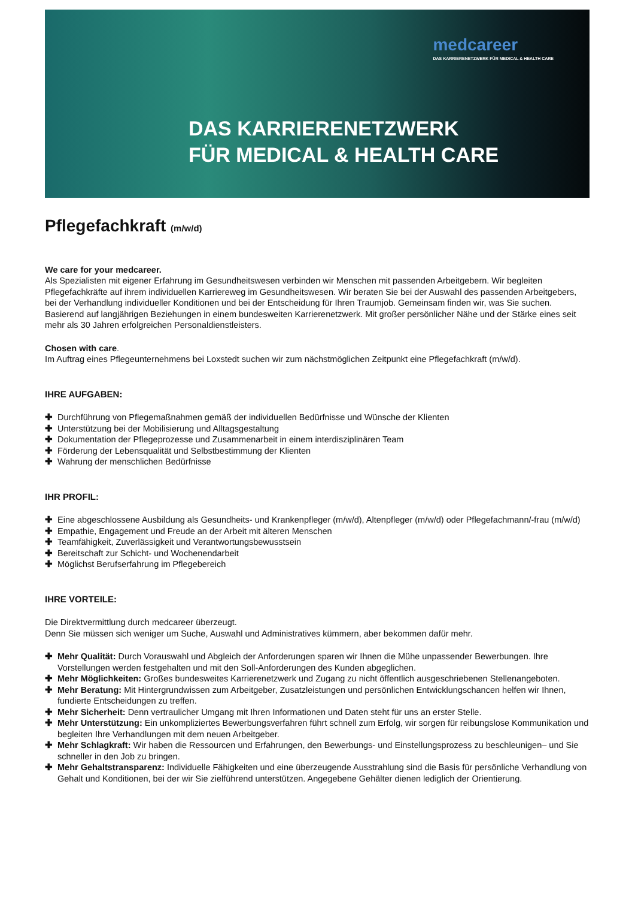medcareer
DAS KARRIERENETZWERK FÜR MEDICAL & HEALTH CARE
DAS KARRIERENETZWERK
FÜR MEDICAL & HEALTH CARE
Pflegefachkraft (m/w/d)
We care for your medcareer.
Als Spezialisten mit eigener Erfahrung im Gesundheitswesen verbinden wir Menschen mit passenden Arbeitgebern. Wir begleiten Pflegefachkräfte auf ihrem individuellen Karriereweg im Gesundheitswesen. Wir beraten Sie bei der Auswahl des passenden Arbeitgebers, bei der Verhandlung individueller Konditionen und bei der Entscheidung für Ihren Traumjob. Gemeinsam finden wir, was Sie suchen. Basierend auf langjährigen Beziehungen in einem bundesweiten Karrierenetzwerk. Mit großer persönlicher Nähe und der Stärke eines seit mehr als 30 Jahren erfolgreichen Personaldienstleisters.
Chosen with care.
Im Auftrag eines Pflegeunternehmens bei Loxstedt suchen wir zum nächstmöglichen Zeitpunkt eine Pflegefachkraft (m/w/d).
IHRE AUFGABEN:
✚ Durchführung von Pflegemaßnahmen gemäß der individuellen Bedürfnisse und Wünsche der Klienten
✚ Unterstützung bei der Mobilisierung und Alltagsgestaltung
✚ Dokumentation der Pflegeprozesse und Zusammenarbeit in einem interdisziplinären Team
✚ Förderung der Lebensqualität und Selbstbestimmung der Klienten
✚ Wahrung der menschlichen Bedürfnisse
IHR PROFIL:
✚ Eine abgeschlossene Ausbildung als Gesundheits- und Krankenpfleger (m/w/d), Altenpfleger (m/w/d) oder Pflegefachmann/-frau (m/w/d)
✚ Empathie, Engagement und Freude an der Arbeit mit älteren Menschen
✚ Teamfähigkeit, Zuverlässigkeit und Verantwortungsbewusstsein
✚ Bereitschaft zur Schicht- und Wochenendarbeit
✚ Möglichst Berufserfahrung im Pflegebereich
IHRE VORTEILE:
Die Direktvermittlung durch medcareer überzeugt.
Denn Sie müssen sich weniger um Suche, Auswahl und Administratives kümmern, aber bekommen dafür mehr.
✚ Mehr Qualität: Durch Vorauswahl und Abgleich der Anforderungen sparen wir Ihnen die Mühe unpassender Bewerbungen. Ihre Vorstellungen werden festgehalten und mit den Soll-Anforderungen des Kunden abgeglichen.
✚ Mehr Möglichkeiten: Großes bundesweites Karrierenetzwerk und Zugang zu nicht öffentlich ausgeschriebenen Stellenangeboten.
✚ Mehr Beratung: Mit Hintergrundwissen zum Arbeitgeber, Zusatzleistungen und persönlichen Entwicklungschancen helfen wir Ihnen, fundierte Entscheidungen zu treffen.
✚ Mehr Sicherheit: Denn vertraulicher Umgang mit Ihren Informationen und Daten steht für uns an erster Stelle.
✚ Mehr Unterstützung: Ein unkompliziertes Bewerbungsverfahren führt schnell zum Erfolg, wir sorgen für reibungslose Kommunikation und begleiten Ihre Verhandlungen mit dem neuen Arbeitgeber.
✚ Mehr Schlagkraft: Wir haben die Ressourcen und Erfahrungen, den Bewerbungs- und Einstellungsprozess zu beschleunigen– und Sie schneller in den Job zu bringen.
✚ Mehr Gehaltstransparenz: Individuelle Fähigkeiten und eine überzeugende Ausstrahlung sind die Basis für persönliche Verhandlung von Gehalt und Konditionen, bei der wir Sie zielführend unterstützen. Angegebene Gehälter dienen lediglich der Orientierung.